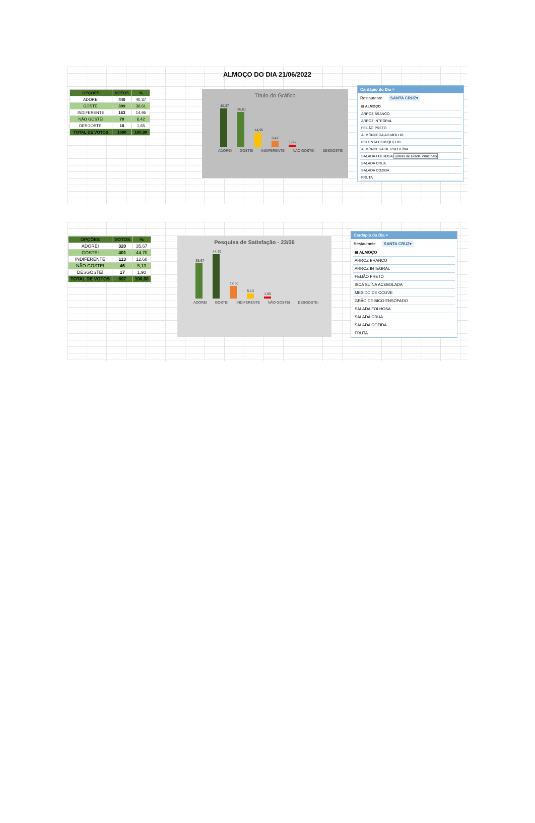ALMOÇO DO DIA 21/06/2022
| OPÇÕES | VOTOS | % |
| --- | --- | --- |
| ADOREI | 440 | 40,37 |
| GOSTEI | 399 | 36,61 |
| INDIFERENTE | 163 | 14,95 |
| NÃO GOSTEI | 70 | 6,42 |
| DESGOSTEI | 18 | 1,65 |
| TOTAL DE VOTOS | 1090 | 100,00 |
Título do Gráfico
40,37
36,61
14,95
6,42
1,65
ADOREI GOSTEI INDIFERENTE NÃO GOSTEI DESGOSTEI
Cardápio do Dia ×
Restaurante SANTA CRUZ▾
⊟ ALMOÇO
ARROZ BRANCO
ARROZ INTEGRAL
FEIJÃO PRETO
ALMÔNDEGA AO MOLHO
POLENTA COM QUEIJO
ALMÔNDEGA DE PROTEÍNA
SALADA FOLHOSA Linhas de Grade Principais
SALADA CRUA
SALADA COZIDA
FRUTA
| OPÇÕES | VOTOS | % |
| --- | --- | --- |
| ADOREI | 320 | 35,67 |
| GOSTEI | 401 | 44,70 |
| INDIFERENTE | 113 | 12,60 |
| NÃO GOSTEI | 46 | 5,13 |
| DESGOSTEI | 17 | 1,90 |
| TOTAL DE VOTOS | 897 | 100,00 |
Pesquisa de Satisfação - 23/06
35,67
44,70
12,60
5,13
1,90
ADOREI GOSTEI INDIFERENTE NÃO GOSTEI DESGOSTEI
Cardápio do Dia ×
Restaurante SANTA CRUZ▾
⊟ ALMOÇO
ARROZ BRANCO
ARROZ INTEGRAL
FEIJÃO PRETO
ISCA SUÍNA ACEBOLADA
MEXIDO DE COUVE
GRÃO DE BICO ENSOPADO
SALADA FOLHOSA
SALADA CRUA
SALADA COZIDA
FRUTA